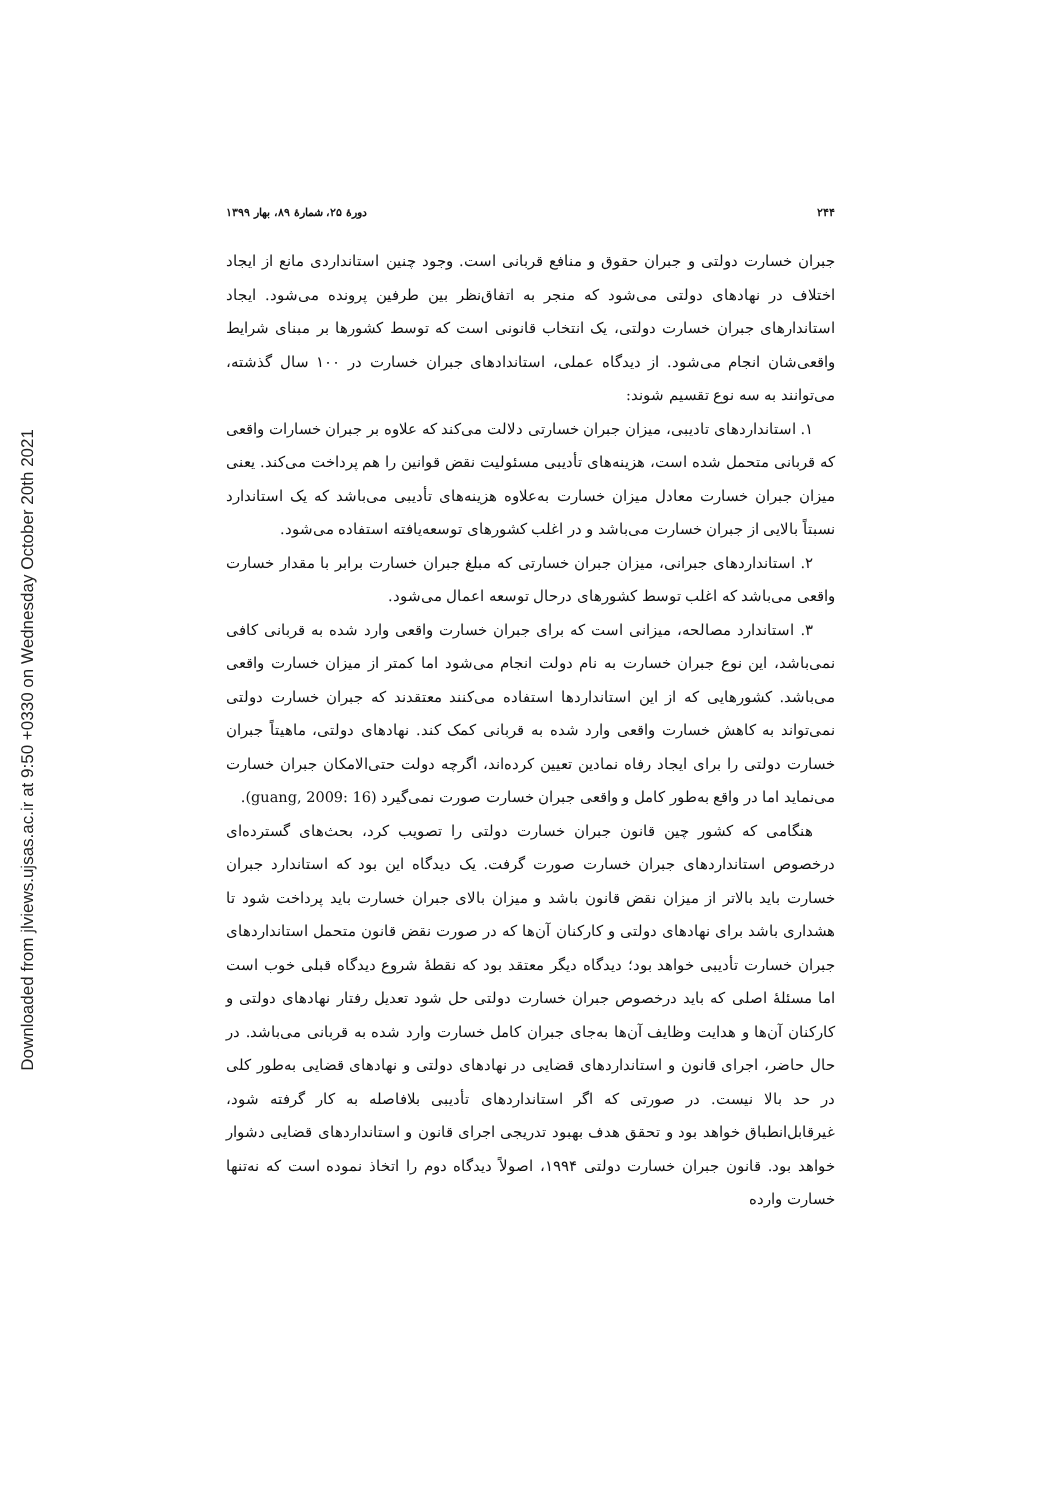Downloaded from jlviews.ujsas.ac.ir at 9:50 +0330 on Wednesday October 20th 2021
۲۴۴ دورهٔ ۲۵، شمارهٔ ۸۹، بهار ۱۳۹۹
جبران خسارت دولتی و جبران حقوق و منافع قربانی است. وجود چنین استانداردی مانع از ایجاد اختلاف در نهادهای دولتی می‌شود که منجر به اتفاق‌نظر بین طرفین پرونده می‌شود. ایجاد استاندارهای جبران خسارت دولتی، یک انتخاب قانونی است که توسط کشورها بر مبنای شرایط واقعی‌شان انجام می‌شود. از دیدگاه عملی، استاندادهای جبران خسارت در ۱۰۰ سال گذشته، می‌توانند به سه نوع تقسیم شوند:
۱. استانداردهای تادیبی، میزان جبران خسارتی دلالت می‌کند که علاوه بر جبران خسارات واقعی که قربانی متحمل شده است، هزینه‌های تأدیبی مسئولیت نقض قوانین را هم پرداخت می‌کند. یعنی میزان جبران خسارت معادل میزان خسارت به‌علاوه هزینه‌های تأدیبی می‌باشد که یک استاندارد نسبتاً بالایی از جبران خسارت می‌باشد و در اغلب کشورهای توسعه‌یافته استفاده می‌شود.
۲. استانداردهای جبرانی، میزان جبران خسارتی که مبلغ جبران خسارت برابر با مقدار خسارت واقعی می‌باشد که اغلب توسط کشورهای درحال توسعه اعمال می‌شود.
۳. استاندارد مصالحه، میزانی است که برای جبران خسارت واقعی وارد شده به قربانی کافی نمی‌باشد، این نوع جبران خسارت به نام دولت انجام می‌شود اما کمتر از میزان خسارت واقعی می‌باشد. کشورهایی که از این استانداردها استفاده می‌کنند معتقدند که جبران خسارت دولتی نمی‌تواند به کاهش خسارت واقعی وارد شده به قربانی کمک کند. نهادهای دولتی، ماهیتاً جبران خسارت دولتی را برای ایجاد رفاه نمادین تعیین کرده‌اند، اگرچه دولت حتی‌الامکان جبران خسارت می‌نماید اما در واقع به‌طور کامل و واقعی جبران خسارت صورت نمی‌گیرد (guang, 2009: 16).
هنگامی که کشور چین قانون جبران خسارت دولتی را تصویب کرد، بحث‌های گسترده‌ای درخصوص استانداردهای جبران خسارت صورت گرفت. یک دیدگاه این بود که استاندارد جبران خسارت باید بالاتر از میزان نقض قانون باشد و میزان بالای جبران خسارت باید پرداخت شود تا هشداری باشد برای نهادهای دولتی و کارکنان آن‌ها که در صورت نقض قانون متحمل استانداردهای جبران خسارت تأدیبی خواهد بود؛ دیدگاه دیگر معتقد بود که نقطهٔ شروع دیدگاه قبلی خوب است اما مسئلهٔ اصلی که باید درخصوص جبران خسارت دولتی حل شود تعدیل رفتار نهادهای دولتی و کارکنان آن‌ها و هدایت وظایف آن‌ها به‌جای جبران کامل خسارت وارد شده به قربانی می‌باشد. در حال حاضر، اجرای قانون و استانداردهای قضایی در نهادهای دولتی و نهادهای قضایی به‌طور کلی در حد بالا نیست. در صورتی که اگر استانداردهای تأدیبی بلافاصله به کار گرفته شود، غیرقابل‌انطباق خواهد بود و تحقق هدف بهبود تدریجی اجرای قانون و استانداردهای قضایی دشوار خواهد بود. قانون جبران خسارت دولتی ۱۹۹۴، اصولاً دیدگاه دوم را اتخاذ نموده است که نه‌تنها خسارت وارده